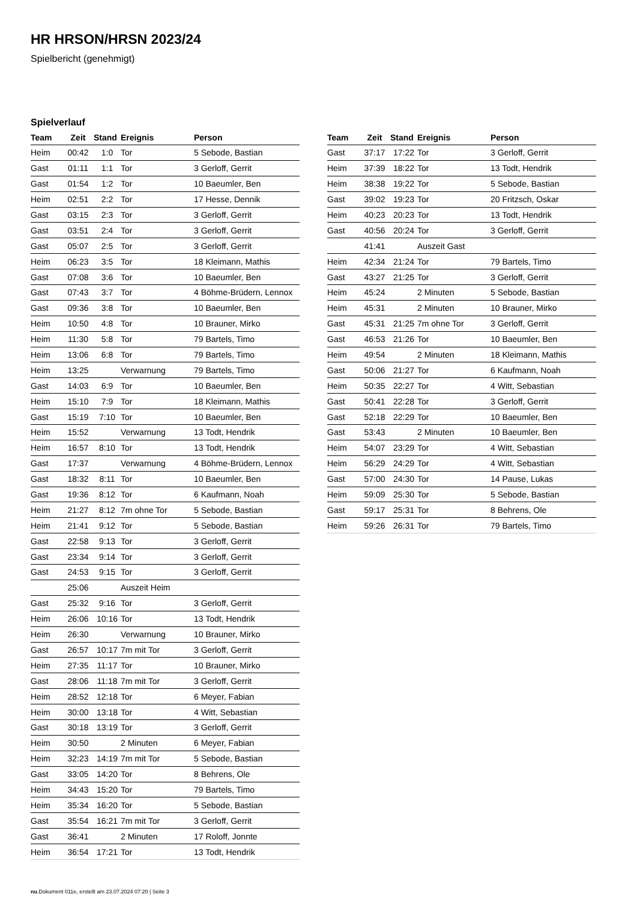HR HRSON/HRSN 2023/24
Spielbericht (genehmigt)
Spielverlauf
| Team | Zeit | Stand | Ereignis | Person |
| --- | --- | --- | --- | --- |
| Heim | 00:42 | 1:0 | Tor | 5 Sebode, Bastian |
| Gast | 01:11 | 1:1 | Tor | 3 Gerloff, Gerrit |
| Gast | 01:54 | 1:2 | Tor | 10 Baeumler, Ben |
| Heim | 02:51 | 2:2 | Tor | 17 Hesse, Dennik |
| Gast | 03:15 | 2:3 | Tor | 3 Gerloff, Gerrit |
| Gast | 03:51 | 2:4 | Tor | 3 Gerloff, Gerrit |
| Gast | 05:07 | 2:5 | Tor | 3 Gerloff, Gerrit |
| Heim | 06:23 | 3:5 | Tor | 18 Kleimann, Mathis |
| Gast | 07:08 | 3:6 | Tor | 10 Baeumler, Ben |
| Gast | 07:43 | 3:7 | Tor | 4 Böhme-Brüdern, Lennox |
| Gast | 09:36 | 3:8 | Tor | 10 Baeumler, Ben |
| Heim | 10:50 | 4:8 | Tor | 10 Brauner, Mirko |
| Heim | 11:30 | 5:8 | Tor | 79 Bartels, Timo |
| Heim | 13:06 | 6:8 | Tor | 79 Bartels, Timo |
| Heim | 13:25 | | Verwarnung | 79 Bartels, Timo |
| Gast | 14:03 | 6:9 | Tor | 10 Baeumler, Ben |
| Heim | 15:10 | 7:9 | Tor | 18 Kleimann, Mathis |
| Gast | 15:19 | 7:10 | Tor | 10 Baeumler, Ben |
| Heim | 15:52 | | Verwarnung | 13 Todt, Hendrik |
| Heim | 16:57 | 8:10 | Tor | 13 Todt, Hendrik |
| Gast | 17:37 | | Verwarnung | 4 Böhme-Brüdern, Lennox |
| Gast | 18:32 | 8:11 | Tor | 10 Baeumler, Ben |
| Gast | 19:36 | 8:12 | Tor | 6 Kaufmann, Noah |
| Heim | 21:27 | 8:12 | 7m ohne Tor | 5 Sebode, Bastian |
| Heim | 21:41 | 9:12 | Tor | 5 Sebode, Bastian |
| Gast | 22:58 | 9:13 | Tor | 3 Gerloff, Gerrit |
| Gast | 23:34 | 9:14 | Tor | 3 Gerloff, Gerrit |
| Gast | 24:53 | 9:15 | Tor | 3 Gerloff, Gerrit |
| | 25:06 | | Auszeit Heim | |
| Gast | 25:32 | 9:16 | Tor | 3 Gerloff, Gerrit |
| Heim | 26:06 | 10:16 | Tor | 13 Todt, Hendrik |
| Heim | 26:30 | | Verwarnung | 10 Brauner, Mirko |
| Gast | 26:57 | 10:17 | 7m mit Tor | 3 Gerloff, Gerrit |
| Heim | 27:35 | 11:17 | Tor | 10 Brauner, Mirko |
| Gast | 28:06 | 11:18 | 7m mit Tor | 3 Gerloff, Gerrit |
| Heim | 28:52 | 12:18 | Tor | 6 Meyer, Fabian |
| Heim | 30:00 | 13:18 | Tor | 4 Witt, Sebastian |
| Gast | 30:18 | 13:19 | Tor | 3 Gerloff, Gerrit |
| Heim | 30:50 | | 2 Minuten | 6 Meyer, Fabian |
| Heim | 32:23 | 14:19 | 7m mit Tor | 5 Sebode, Bastian |
| Gast | 33:05 | 14:20 | Tor | 8 Behrens, Ole |
| Heim | 34:43 | 15:20 | Tor | 79 Bartels, Timo |
| Heim | 35:34 | 16:20 | Tor | 5 Sebode, Bastian |
| Gast | 35:54 | 16:21 | 7m mit Tor | 3 Gerloff, Gerrit |
| Gast | 36:41 | | 2 Minuten | 17 Roloff, Jonnte |
| Heim | 36:54 | 17:21 | Tor | 13 Todt, Hendrik |
| Team | Zeit | Stand | Ereignis | Person |
| --- | --- | --- | --- | --- |
| Gast | 37:17 | 17:22 | Tor | 3 Gerloff, Gerrit |
| Heim | 37:39 | 18:22 | Tor | 13 Todt, Hendrik |
| Heim | 38:38 | 19:22 | Tor | 5 Sebode, Bastian |
| Gast | 39:02 | 19:23 | Tor | 20 Fritzsch, Oskar |
| Heim | 40:23 | 20:23 | Tor | 13 Todt, Hendrik |
| Gast | 40:56 | 20:24 | Tor | 3 Gerloff, Gerrit |
| | 41:41 | | Auszeit Gast | |
| Heim | 42:34 | 21:24 | Tor | 79 Bartels, Timo |
| Gast | 43:27 | 21:25 | Tor | 3 Gerloff, Gerrit |
| Heim | 45:24 | | 2 Minuten | 5 Sebode, Bastian |
| Heim | 45:31 | | 2 Minuten | 10 Brauner, Mirko |
| Gast | 45:31 | 21:25 | 7m ohne Tor | 3 Gerloff, Gerrit |
| Gast | 46:53 | 21:26 | Tor | 10 Baeumler, Ben |
| Heim | 49:54 | | 2 Minuten | 18 Kleimann, Mathis |
| Gast | 50:06 | 21:27 | Tor | 6 Kaufmann, Noah |
| Heim | 50:35 | 22:27 | Tor | 4 Witt, Sebastian |
| Gast | 50:41 | 22:28 | Tor | 3 Gerloff, Gerrit |
| Gast | 52:18 | 22:29 | Tor | 10 Baeumler, Ben |
| Gast | 53:43 | | 2 Minuten | 10 Baeumler, Ben |
| Heim | 54:07 | 23:29 | Tor | 4 Witt, Sebastian |
| Heim | 56:29 | 24:29 | Tor | 4 Witt, Sebastian |
| Gast | 57:00 | 24:30 | Tor | 14 Pause, Lukas |
| Heim | 59:09 | 25:30 | Tor | 5 Sebode, Bastian |
| Gast | 59:17 | 25:31 | Tor | 8 Behrens, Ole |
| Heim | 59:26 | 26:31 | Tor | 79 Bartels, Timo |
nu.Dokument 011e, erstellt am 23.07.2024 07:20 | Seite 3